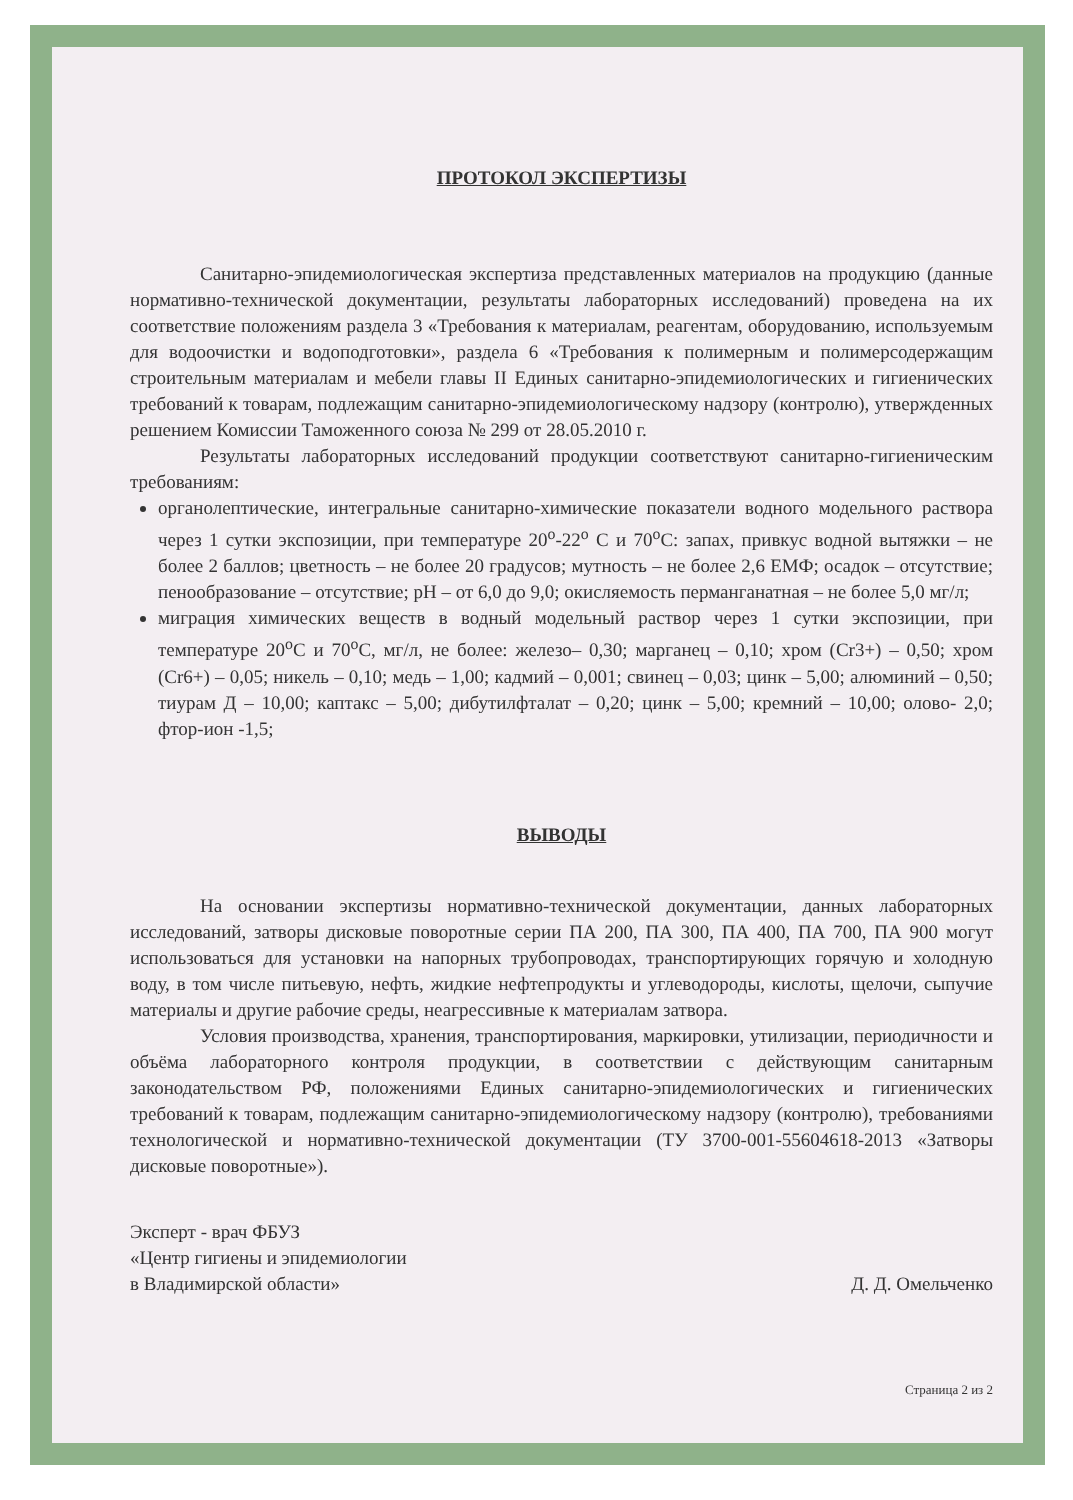ПРОТОКОЛ ЭКСПЕРТИЗЫ
Санитарно-эпидемиологическая экспертиза представленных материалов на продукцию (данные нормативно-технической документации, результаты лабораторных исследований) проведена на их соответствие положениям раздела 3 «Требования к материалам, реагентам, оборудованию, используемым для водоочистки и водоподготовки», раздела 6 «Требования к полимерным и полимерсодержащим строительным материалам и мебели главы II Единых санитарно-эпидемиологических и гигиенических требований к товарам, подлежащим санитарно-эпидемиологическому надзору (контролю), утвержденных решением Комиссии Таможенного союза № 299 от 28.05.2010 г.
Результаты лабораторных исследований продукции соответствуют санитарно-гигиеническим требованиям:
органолептические, интегральные санитарно-химические показатели водного модельного раствора через 1 сутки экспозиции, при температуре 20<sup>о</sup>-22<sup>о</sup> С и 70<sup>о</sup>С: запах, привкус водной вытяжки – не более 2 баллов; цветность – не более 20 градусов; мутность – не более 2,6 ЕМФ; осадок – отсутствие; пенообразование – отсутствие; pH – от 6,0 до 9,0; окисляемость перманганатная – не более 5,0 мг/л;
миграция химических веществ в водный модельный раствор через 1 сутки экспозиции, при температуре 20<sup>о</sup>С и 70<sup>о</sup>С, мг/л, не более: железо– 0,30; марганец – 0,10; хром (Cr3+) – 0,50; хром (Cr6+) – 0,05; никель – 0,10; медь – 1,00; кадмий – 0,001; свинец – 0,03; цинк – 5,00; алюминий – 0,50; тиурам Д – 10,00; каптакс – 5,00; дибутилфталат – 0,20; цинк – 5,00; кремний – 10,00; олово- 2,0; фтор-ион -1,5;
ВЫВОДЫ
На основании экспертизы нормативно-технической документации, данных лабораторных исследований, затворы дисковые поворотные серии ПА 200, ПА 300, ПА 400, ПА 700, ПА 900 могут использоваться для установки на напорных трубопроводах, транспортирующих горячую и холодную воду, в том числе питьевую, нефть, жидкие нефтепродукты и углеводороды, кислоты, щелочи, сыпучие материалы и другие рабочие среды, неагрессивные к материалам затвора.
Условия производства, хранения, транспортирования, маркировки, утилизации, периодичности и объёма лабораторного контроля продукции, в соответствии с действующим санитарным законодательством РФ, положениями Единых санитарно-эпидемиологических и гигиенических требований к товарам, подлежащим санитарно-эпидемиологическому надзору (контролю), требованиями технологической и нормативно-технической документации (ТУ 3700-001-55604618-2013 «Затворы дисковые поворотные»).
Эксперт - врач ФБУЗ
«Центр гигиены и эпидемиологии
в Владимирской области»
Д. Д. Омельченко
Страница 2 из 2